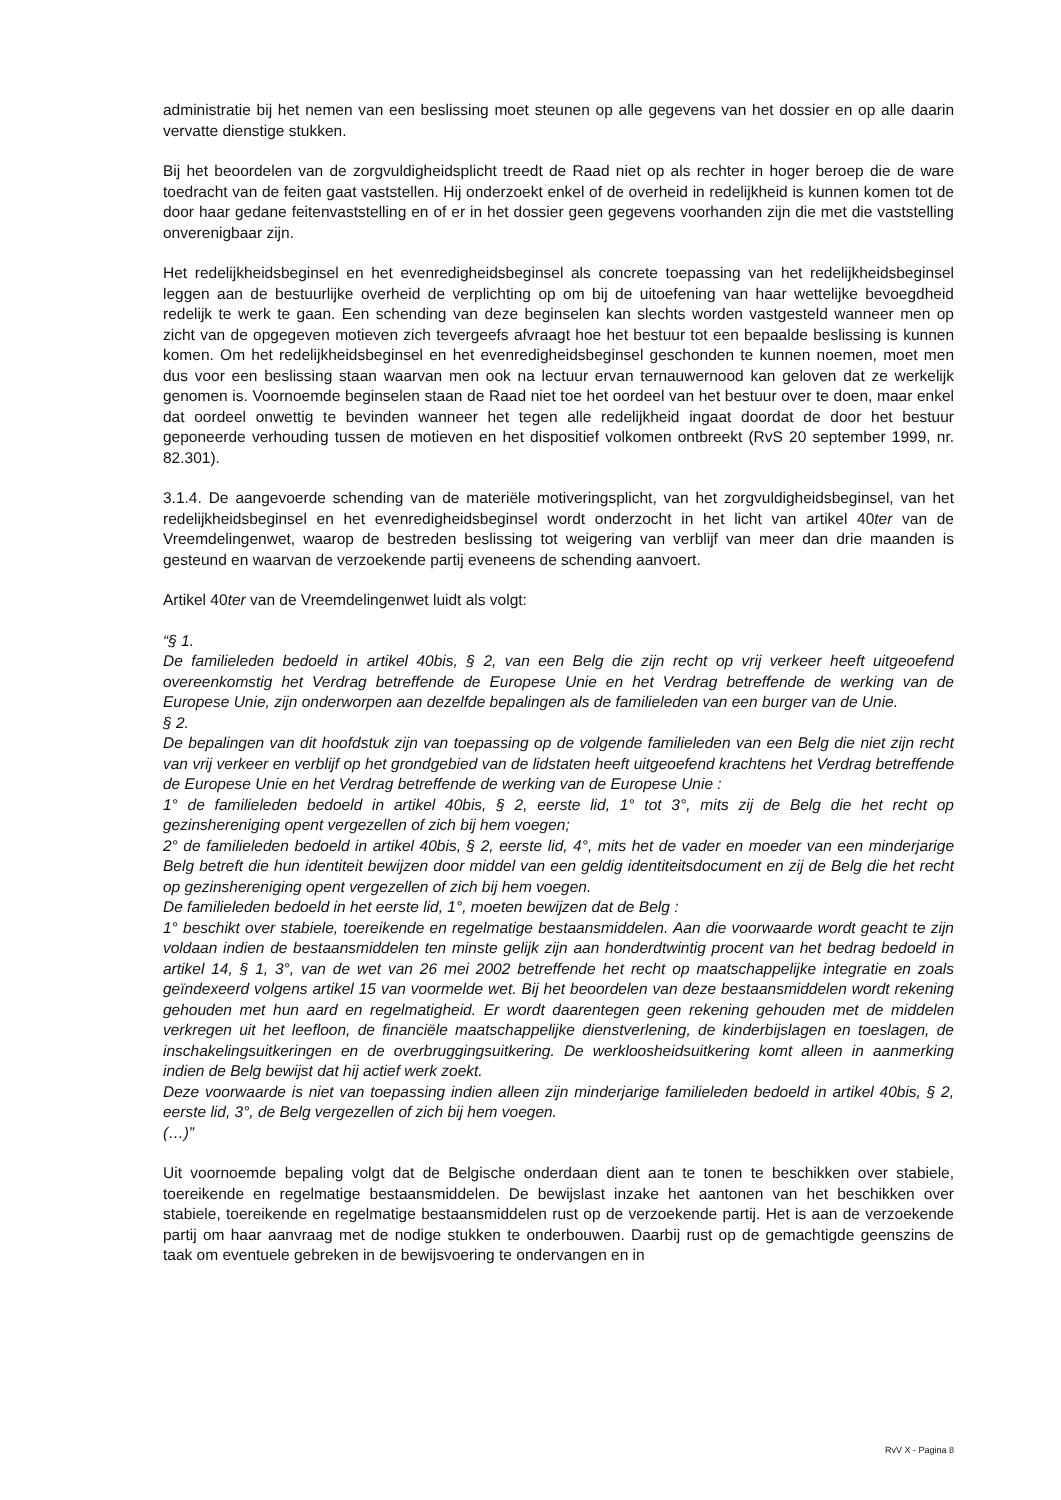administratie bij het nemen van een beslissing moet steunen op alle gegevens van het dossier en op alle daarin vervatte dienstige stukken.
Bij het beoordelen van de zorgvuldigheidsplicht treedt de Raad niet op als rechter in hoger beroep die de ware toedracht van de feiten gaat vaststellen. Hij onderzoekt enkel of de overheid in redelijkheid is kunnen komen tot de door haar gedane feitenvaststelling en of er in het dossier geen gegevens voorhanden zijn die met die vaststelling onverenigbaar zijn.
Het redelijkheidsbeginsel en het evenredigheidsbeginsel als concrete toepassing van het redelijkheidsbeginsel leggen aan de bestuurlijke overheid de verplichting op om bij de uitoefening van haar wettelijke bevoegdheid redelijk te werk te gaan. Een schending van deze beginselen kan slechts worden vastgesteld wanneer men op zicht van de opgegeven motieven zich tevergeefs afvraagt hoe het bestuur tot een bepaalde beslissing is kunnen komen. Om het redelijkheidsbeginsel en het evenredigheidsbeginsel geschonden te kunnen noemen, moet men dus voor een beslissing staan waarvan men ook na lectuur ervan ternauwernood kan geloven dat ze werkelijk genomen is. Voornoemde beginselen staan de Raad niet toe het oordeel van het bestuur over te doen, maar enkel dat oordeel onwettig te bevinden wanneer het tegen alle redelijkheid ingaat doordat de door het bestuur geponeerde verhouding tussen de motieven en het dispositief volkomen ontbreekt (RvS 20 september 1999, nr. 82.301).
3.1.4. De aangevoerde schending van de materiële motiveringsplicht, van het zorgvuldigheidsbeginsel, van het redelijkheidsbeginsel en het evenredigheidsbeginsel wordt onderzocht in het licht van artikel 40ter van de Vreemdelingenwet, waarop de bestreden beslissing tot weigering van verblijf van meer dan drie maanden is gesteund en waarvan de verzoekende partij eveneens de schending aanvoert.
Artikel 40ter van de Vreemdelingenwet luidt als volgt:
“§ 1.
De familieleden bedoeld in artikel 40bis, § 2, van een Belg die zijn recht op vrij verkeer heeft uitgeoefend overeenkomstig het Verdrag betreffende de Europese Unie en het Verdrag betreffende de werking van de Europese Unie, zijn onderworpen aan dezelfde bepalingen als de familieleden van een burger van de Unie.
§ 2.
De bepalingen van dit hoofdstuk zijn van toepassing op de volgende familieleden van een Belg die niet zijn recht van vrij verkeer en verblijf op het grondgebied van de lidstaten heeft uitgeoefend krachtens het Verdrag betreffende de Europese Unie en het Verdrag betreffende de werking van de Europese Unie :
1° de familieleden bedoeld in artikel 40bis, § 2, eerste lid, 1° tot 3°, mits zij de Belg die het recht op gezinshereniging opent vergezellen of zich bij hem voegen;
2° de familieleden bedoeld in artikel 40bis, § 2, eerste lid, 4°, mits het de vader en moeder van een minderjarige Belg betreft die hun identiteit bewijzen door middel van een geldig identiteitsdocument en zij de Belg die het recht op gezinshereniging opent vergezellen of zich bij hem voegen.
De familieleden bedoeld in het eerste lid, 1°, moeten bewijzen dat de Belg :
1° beschikt over stabiele, toereikende en regelmatige bestaansmiddelen. Aan die voorwaarde wordt geacht te zijn voldaan indien de bestaansmiddelen ten minste gelijk zijn aan honderdtwintig procent van het bedrag bedoeld in artikel 14, § 1, 3°, van de wet van 26 mei 2002 betreffende het recht op maatschappelijke integratie en zoals geïndexeerd volgens artikel 15 van voormelde wet. Bij het beoordelen van deze bestaansmiddelen wordt rekening gehouden met hun aard en regelmatigheid. Er wordt daarentegen geen rekening gehouden met de middelen verkregen uit het leefloon, de financiële maatschappelijke dienstverlening, de kinderbijslagen en toeslagen, de inschakelingsuitkeringen en de overbruggingsuitkering. De werkloosheidsuitkering komt alleen in aanmerking indien de Belg bewijst dat hij actief werk zoekt.
Deze voorwaarde is niet van toepassing indien alleen zijn minderjarige familieleden bedoeld in artikel 40bis, § 2, eerste lid, 3°, de Belg vergezellen of zich bij hem voegen.
(…)”
Uit voornoemde bepaling volgt dat de Belgische onderdaan dient aan te tonen te beschikken over stabiele, toereikende en regelmatige bestaansmiddelen. De bewijslast inzake het aantonen van het beschikken over stabiele, toereikende en regelmatige bestaansmiddelen rust op de verzoekende partij. Het is aan de verzoekende partij om haar aanvraag met de nodige stukken te onderbouwen. Daarbij rust op de gemachtigde geenszins de taak om eventuele gebreken in de bewijsvoering te ondervangen en in
RvV X - Pagina 8